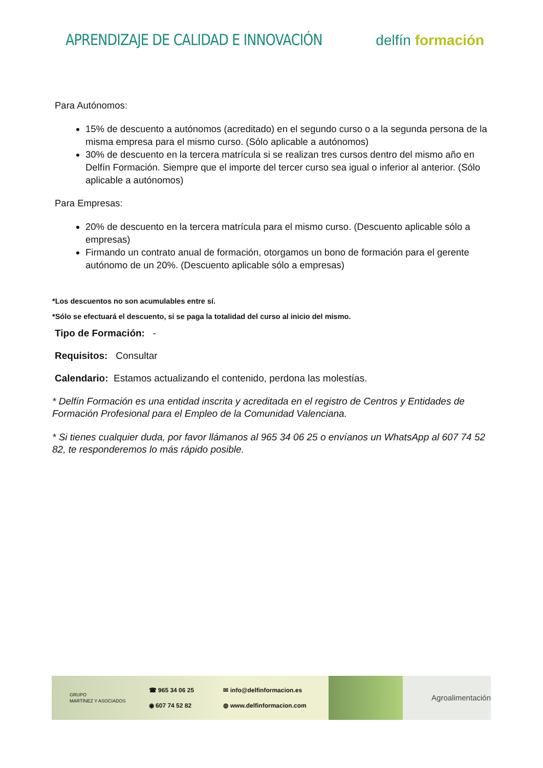APRENDIZAJE DE CALIDAD E INNOVACIÓN
delfín formación
Para Autónomos:
15% de descuento a autónomos (acreditado) en el segundo curso o a la segunda persona de la misma empresa para el mismo curso. (Sólo aplicable a autónomos)
30% de descuento en la tercera matrícula si se realizan tres cursos dentro del mismo año en Delfín Formación. Siempre que el importe del tercer curso sea igual o inferior al anterior. (Sólo aplicable a autónomos)
Para Empresas:
20% de descuento en la tercera matrícula para el mismo curso. (Descuento aplicable sólo a empresas)
Firmando un contrato anual de formación, otorgamos un bono de formación para el gerente autónomo de un 20%. (Descuento aplicable sólo a empresas)
*Los descuentos no son acumulables entre sí.
*Sólo se efectuará el descuento, si se paga la totalidad del curso al inicio del mismo.
Tipo de Formación: -
Requisitos: Consultar
Calendario: Estamos actualizando el contenido, perdona las molestías.
* Delfín Formación es una entidad inscrita y acreditada en el registro de Centros y Entidades de Formación Profesional para el Empleo de la Comunidad Valenciana.
* Si tienes cualquier duda, por favor llámanos al 965 34 06 25 o envíanos un WhatsApp al 607 74 52 82, te responderemos lo más rápido posible.
GRUPO
MARTÍNEZ Y ASOCIADOS
☎ 965 34 06 25
◉ 607 74 52 82
✉ info@delfinformacion.es
◍ www.delfinformacion.com
Agroalimentación